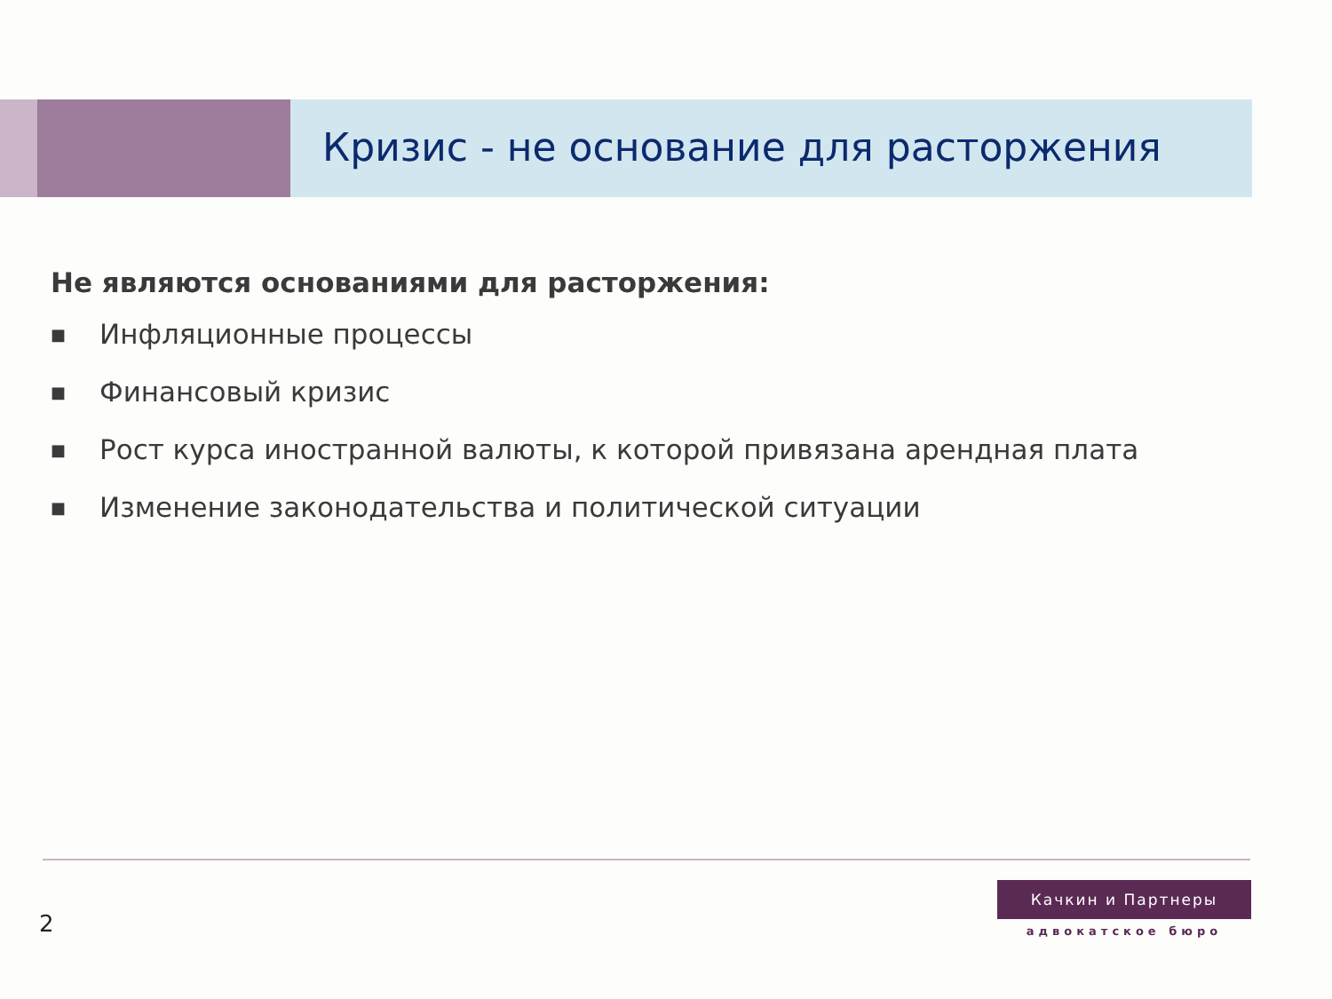Кризис - не основание для расторжения
Не являются основаниями для расторжения:
■ Инфляционные процессы
■ Финансовый кризис
■ Рост курса иностранной валюты, к которой привязана арендная плата
■ Изменение законодательства и политической ситуации
2
Качкин и Партнеры
адвокатское бюро